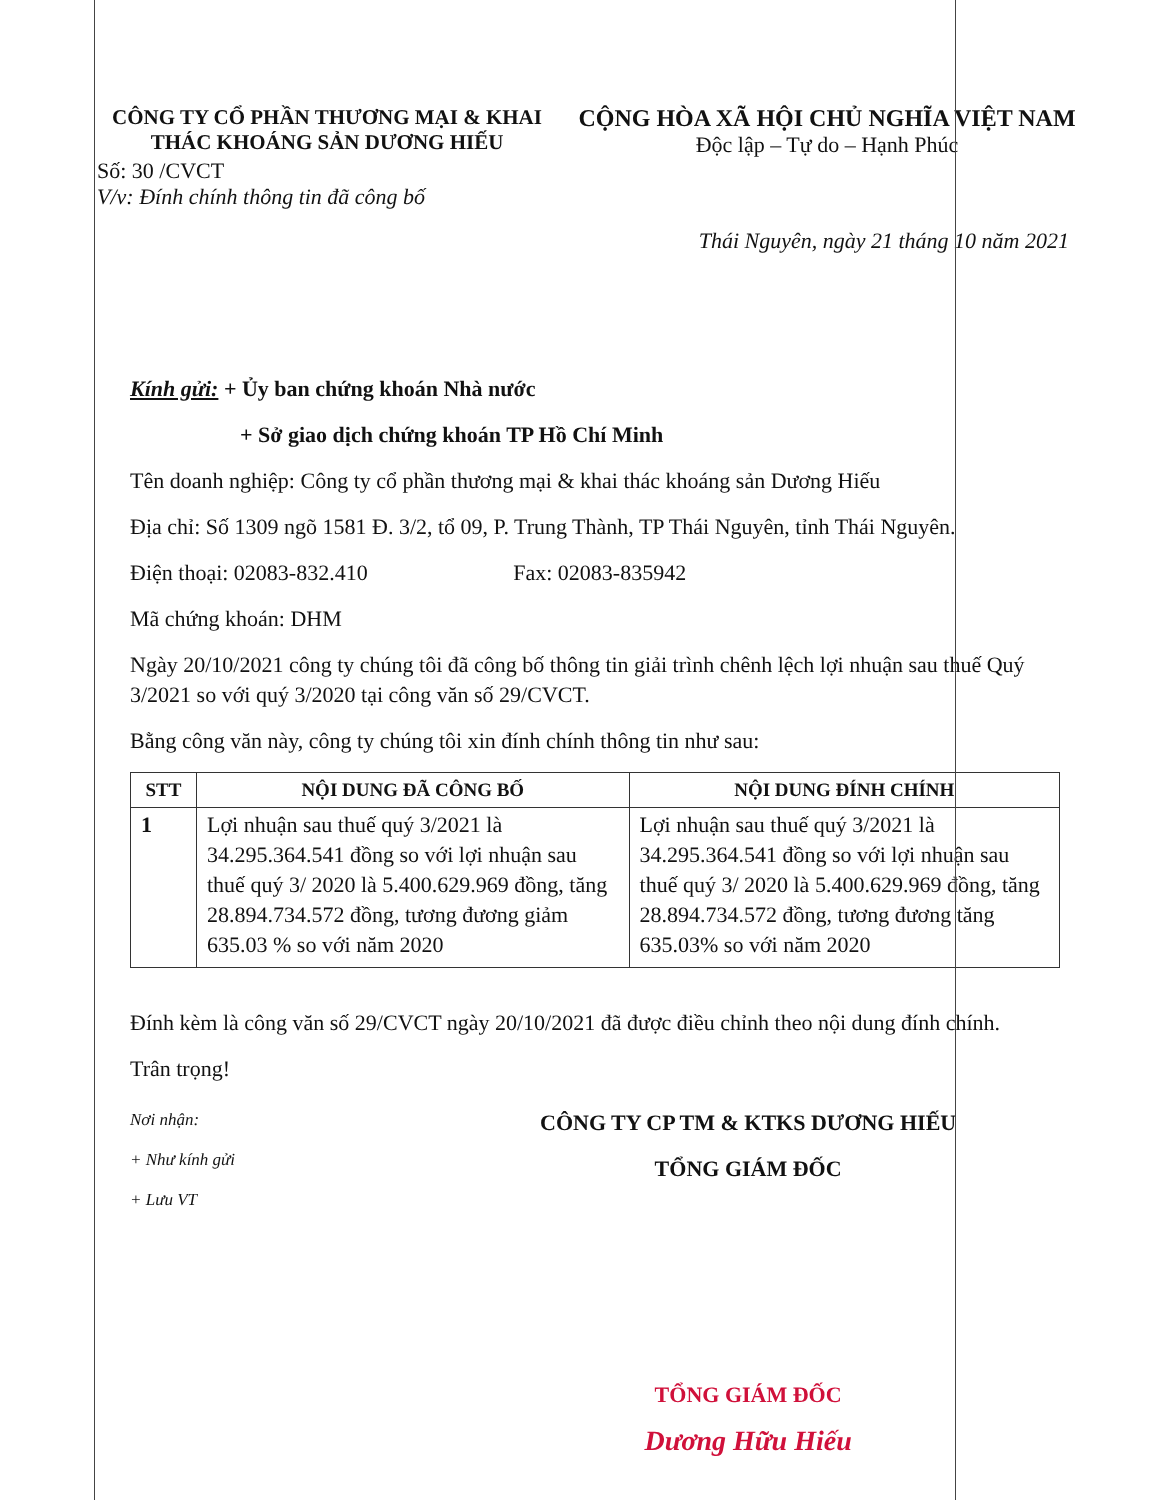CÔNG TY CỔ PHẦN THƯƠNG MẠI & KHAI THÁC KHOÁNG SẢN DƯƠNG HIẾU
CỘNG HÒA XÃ HỘI CHỦ NGHĨA VIỆT NAM
Độc lập – Tự do – Hạnh Phúc
Số: 30 /CVCT
V/v: Đính chính thông tin đã công bố
Thái Nguyên, ngày 21 tháng 10 năm 2021
Kính gửi: + Ủy ban chứng khoán Nhà nước
+ Sở giao dịch chứng khoán TP Hồ Chí Minh
Tên doanh nghiệp: Công ty cổ phần thương mại & khai thác khoáng sản Dương Hiếu
Địa chỉ: Số 1309 ngõ 1581 Đ. 3/2, tổ 09, P. Trung Thành, TP Thái Nguyên, tỉnh Thái Nguyên.
Điện thoại: 02083-832.410 Fax: 02083-835942
Mã chứng khoán: DHM
Ngày 20/10/2021 công ty chúng tôi đã công bố thông tin giải trình chênh lệch lợi nhuận sau thuế Quý 3/2021 so với quý 3/2020 tại công văn số 29/CVCT.
Bằng công văn này, công ty chúng tôi xin đính chính thông tin như sau:
| STT | NỘI DUNG ĐÃ CÔNG BỐ | NỘI DUNG ĐÍNH CHÍNH |
| --- | --- | --- |
| 1 | Lợi nhuận sau thuế quý 3/2021 là 34.295.364.541 đồng so với lợi nhuận sau thuế quý 3/ 2020 là 5.400.629.969 đồng, tăng 28.894.734.572 đồng, tương đương giảm 635.03 % so với năm 2020 | Lợi nhuận sau thuế quý 3/2021 là 34.295.364.541 đồng so với lợi nhuận sau thuế quý 3/ 2020 là 5.400.629.969 đồng, tăng 28.894.734.572 đồng, tương đương tăng 635.03% so với năm 2020 |
Đính kèm là công văn số 29/CVCT ngày 20/10/2021 đã được điều chỉnh theo nội dung đính chính.
Trân trọng!
Nơi nhận:
+ Như kính gửi
+ Lưu VT
CÔNG TY CP TM & KTKS DƯƠNG HIẾU
TỔNG GIÁM ĐỐC
TỔNG GIÁM ĐỐC
Dương Hữu Hiếu